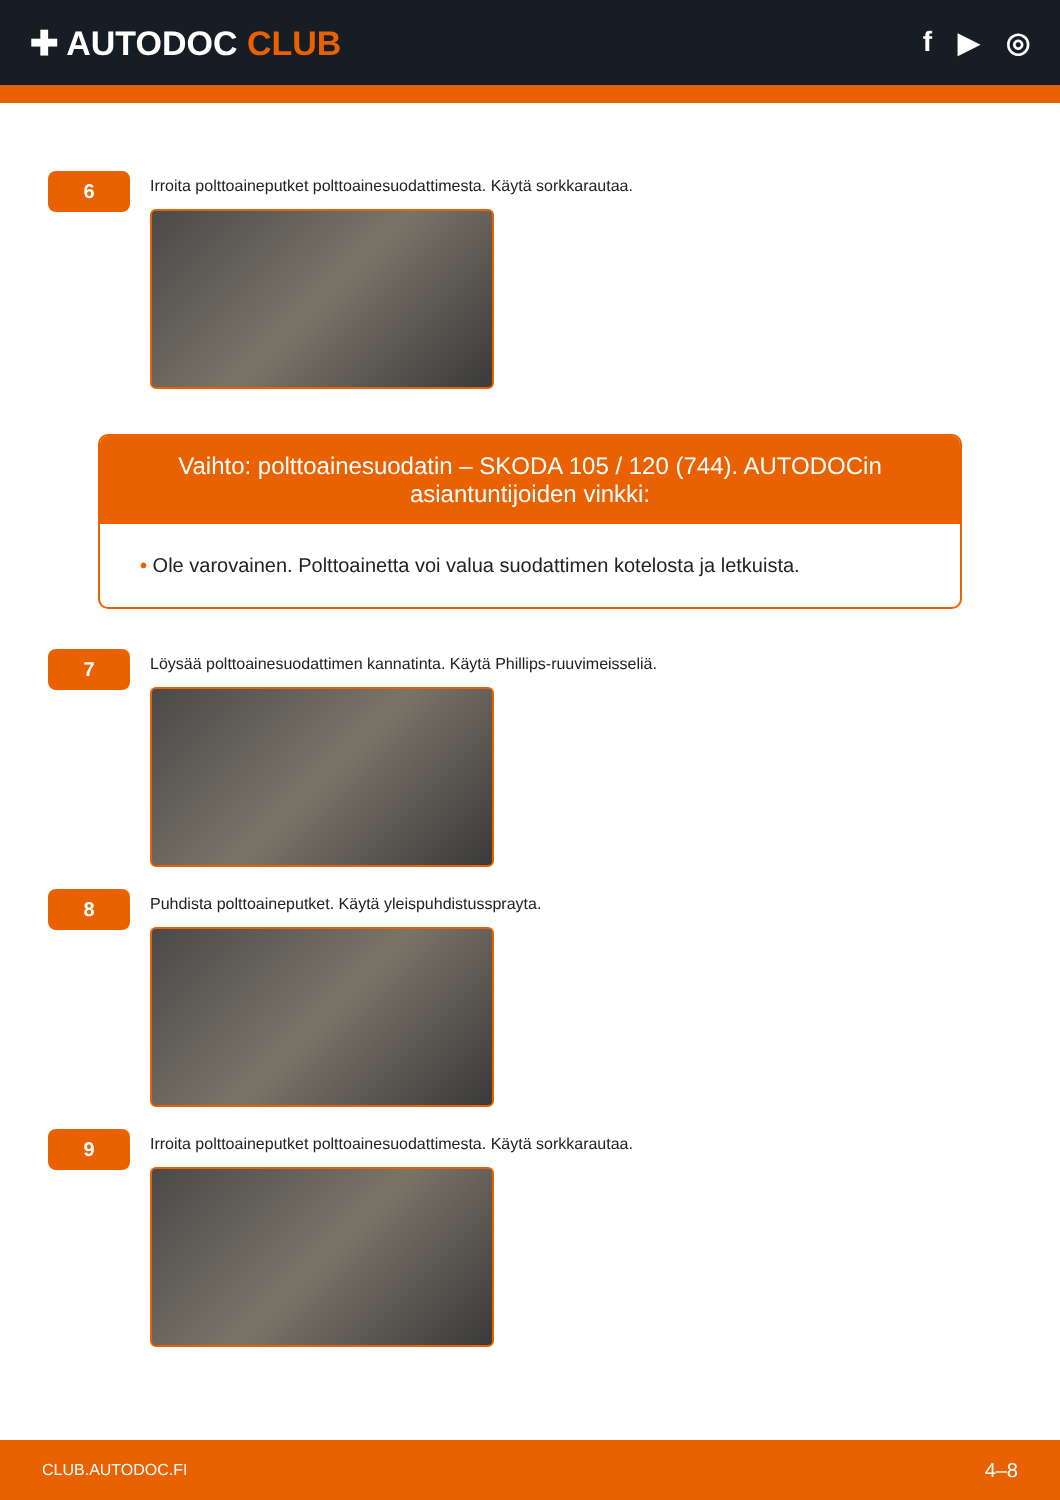✚ AUTODOC CLUB
f ▶ ◎
6
Irroita polttoaineputket polttoainesuodattimesta. Käytä sorkkarautaa.
Vaihto: polttoainesuodatin – SKODA 105 / 120 (744). AUTODOCin asiantuntijoiden vinkki:
• Ole varovainen. Polttoainetta voi valua suodattimen kotelosta ja letkuista.
7
Löysää polttoainesuodattimen kannatinta. Käytä Phillips-ruuvimeisseliä.
8
Puhdista polttoaineputket. Käytä yleispuhdistussprayta.
9
Irroita polttoaineputket polttoainesuodattimesta. Käytä sorkkarautaa.
CLUB.AUTODOC.FI 4–8